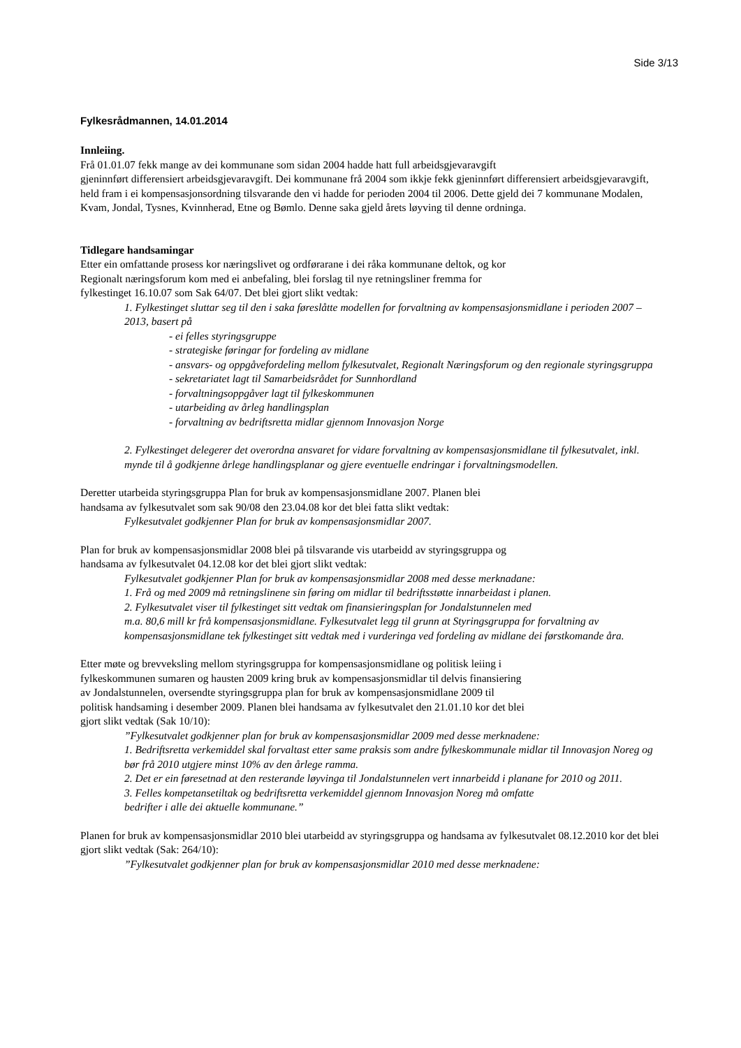Side 3/13
Fylkesrådmannen, 14.01.2014
Innleiing.
Frå 01.01.07 fekk mange av dei kommunane som sidan 2004 hadde hatt full arbeidsgjevaravgift
gjeninnført differensiert arbeidsgjevaravgift. Dei kommunane frå 2004 som ikkje fekk gjeninnført differensiert arbeidsgjevaravgift, held fram i ei kompensasjonsordning tilsvarande den vi hadde for perioden 2004 til 2006. Dette gjeld dei 7 kommunane Modalen, Kvam, Jondal, Tysnes, Kvinnherad, Etne og Bømlo. Denne saka gjeld årets løyving til denne ordninga.
Tidlegare handsamingar
Etter ein omfattande prosess kor næringslivet og ordførarane i dei råka kommunane deltok, og kor
Regionalt næringsforum kom med ei anbefaling, blei forslag til nye retningsliner fremma for
fylkestinget 16.10.07 som Sak 64/07. Det blei gjort slikt vedtak:
1. Fylkestinget sluttar seg til den i saka føreslåtte modellen for forvaltning av kompensasjonsmidlane i perioden 2007 – 2013, basert på
- ei felles styringsgruppe
- strategiske føringar for fordeling av midlane
- ansvars- og oppgåvefordeling mellom fylkesutvalet, Regionalt Næringsforum og den regionale styringsgruppa
- sekretariatet lagt til Samarbeidsrådet for Sunnhordland
- forvaltningsoppgåver lagt til fylkeskommunen
- utarbeiding av årleg handlingsplan
- forvaltning av bedriftsretta midlar gjennom Innovasjon Norge
2. Fylkestinget delegerer det overordna ansvaret for vidare forvaltning av kompensasjonsmidlane til fylkesutvalet, inkl. mynde til å godkjenne årlege handlingsplanar og gjere eventuelle endringar i forvaltningsmodellen.
Deretter utarbeida styringsgruppa Plan for bruk av kompensasjonsmidlane 2007. Planen blei
handsama av fylkesutvalet som sak 90/08 den 23.04.08 kor det blei fatta slikt vedtak:
Fylkesutvalet godkjenner Plan for bruk av kompensasjonsmidlar 2007.
Plan for bruk av kompensasjonsmidlar 2008 blei på tilsvarande vis utarbeidd av styringsgruppa og
handsama av fylkesutvalet 04.12.08 kor det blei gjort slikt vedtak:
Fylkesutvalet godkjenner Plan for bruk av kompensasjonsmidlar 2008 med desse merknadane:
1. Frå og med 2009 må retningslinene sin føring om midlar til bedriftsstøtte innarbeidast i planen.
2. Fylkesutvalet viser til fylkestinget sitt vedtak om finansieringsplan for Jondalstunnelen med
m.a. 80,6 mill kr frå kompensasjonsmidlane. Fylkesutvalet legg til grunn at Styringsgruppa for forvaltning av kompensasjonsmidlane tek fylkestinget sitt vedtak med i vurderinga ved fordeling av midlane dei førstkomande åra.
Etter møte og brevveksling mellom styringsgruppa for kompensasjonsmidlane og politisk leiing i
fylkeskommunen sumaren og hausten 2009 kring bruk av kompensasjonsmidlar til delvis finansiering
av Jondalstunnelen, oversendte styringsgruppa plan for bruk av kompensasjonsmidlane 2009 til
politisk handsaming i desember 2009. Planen blei handsama av fylkesutvalet den 21.01.10 kor det blei
gjort slikt vedtak (Sak 10/10):
”Fylkesutvalet godkjenner plan for bruk av kompensasjonsmidlar 2009 med desse merknadene:
1. Bedriftsretta verkemiddel skal forvaltast etter same praksis som andre fylkeskommunale midlar til Innovasjon Noreg og bør frå 2010 utgjere minst 10% av den årlege ramma.
2. Det er ein føresetnad at den resterande løyvinga til Jondalstunnelen vert innarbeidd i planane for 2010 og 2011.
3. Felles kompetansetiltak og bedriftsretta verkemiddel gjennom Innovasjon Noreg må omfatte
bedrifter i alle dei aktuelle kommunane.”
Planen for bruk av kompensasjonsmidlar 2010 blei utarbeidd av styringsgruppa og handsama av fylkesutvalet 08.12.2010 kor det blei gjort slikt vedtak (Sak: 264/10):
”Fylkesutvalet godkjenner plan for bruk av kompensasjonsmidlar 2010 med desse merknadene: